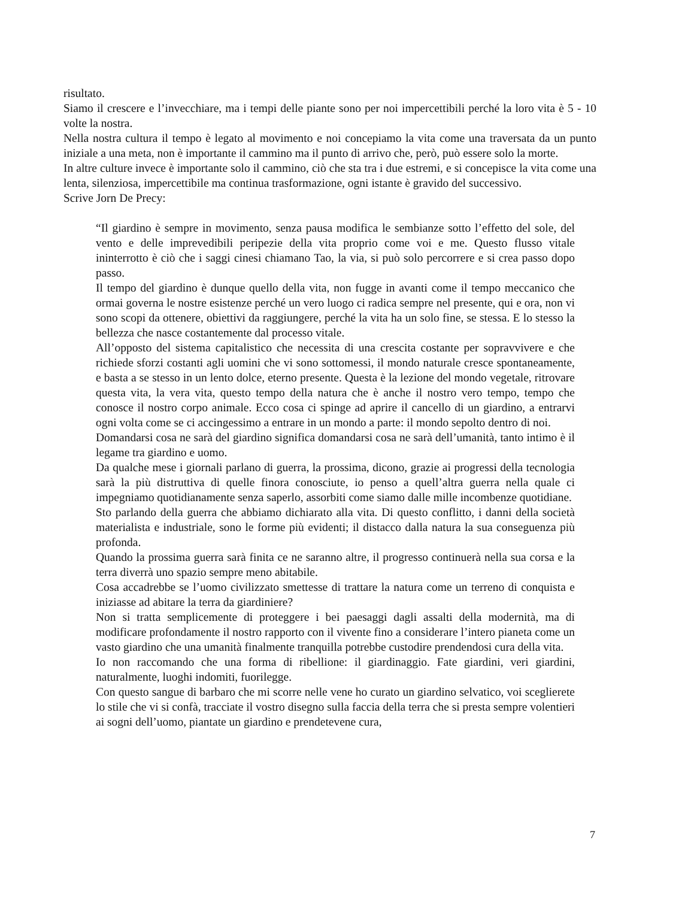risultato.
Siamo il crescere e l’invecchiare, ma i tempi delle piante sono per noi impercettibili perché la loro vita è 5 - 10 volte la nostra.
Nella nostra cultura il tempo è legato al movimento e noi concepiamo la vita come una traversata da un punto iniziale a una meta, non è importante il cammino ma il punto di arrivo che, però, può essere solo la morte.
In altre culture invece è importante solo il cammino, ciò che sta tra i due estremi, e si concepisce la vita come una lenta, silenziosa, impercettibile ma continua trasformazione, ogni istante è gravido del successivo.
Scrive Jorn De Precy:
“Il giardino è sempre in movimento, senza pausa modifica le sembianze sotto l’effetto del sole, del vento e delle imprevedibili peripezie della vita proprio come voi e me. Questo flusso vitale ininterrotto è ciò che i saggi cinesi chiamano Tao, la via, si può solo percorrere e si crea passo dopo passo.
Il tempo del giardino è dunque quello della vita, non fugge in avanti come il tempo meccanico che ormai governa le nostre esistenze perché un vero luogo ci radica sempre nel presente, qui e ora, non vi sono scopi da ottenere, obiettivi da raggiungere, perché la vita ha un solo fine, se stessa. E lo stesso la bellezza che nasce costantemente dal processo vitale.
All’opposto del sistema capitalistico che necessita di una crescita costante per sopravvivere e che richiede sforzi costanti agli uomini che vi sono sottomessi, il mondo naturale cresce spontaneamente, e basta a se stesso in un lento dolce, eterno presente. Questa è la lezione del mondo vegetale, ritrovare questa vita, la vera vita, questo tempo della natura che è anche il nostro vero tempo, tempo che conosce il nostro corpo animale. Ecco cosa ci spinge ad aprire il cancello di un giardino, a entrarvi ogni volta come se ci accingessimo a entrare in un mondo a parte: il mondo sepolto dentro di noi.
Domandarsi cosa ne sarà del giardino significa domandarsi cosa ne sarà dell’umanità, tanto intimo è il legame tra giardino e uomo.
Da qualche mese i giornali parlano di guerra, la prossima, dicono, grazie ai progressi della tecnologia sarà la più distruttiva di quelle finora conosciute, io penso a quell’altra guerra nella quale ci impegniamo quotidianamente senza saperlo, assorbiti come siamo dalle mille incombenze quotidiane.
Sto parlando della guerra che abbiamo dichiarato alla vita. Di questo conflitto, i danni della società materialista e industriale, sono le forme più evidenti; il distacco dalla natura la sua conseguenza più profonda.
Quando la prossima guerra sarà finita ce ne saranno altre, il progresso continuerà nella sua corsa e la terra diverrà uno spazio sempre meno abitabile.
Cosa accadrebbe se l’uomo civilizzato smettesse di trattare la natura come un terreno di conquista e iniziasse ad abitare la terra da giardiniere?
Non si tratta semplicemente di proteggere i bei paesaggi dagli assalti della modernità, ma di modificare profondamente il nostro rapporto con il vivente fino a considerare l’intero pianeta come un vasto giardino che una umanità finalmente tranquilla potrebbe custodire prendendosi cura della vita.
Io non raccomando che una forma di ribellione: il giardinaggio. Fate giardini, veri giardini, naturalmente, luoghi indomiti, fuorilegge.
Con questo sangue di barbaro che mi scorre nelle vene ho curato un giardino selvatico, voi sceglierete lo stile che vi si confà, tracciate il vostro disegno sulla faccia della terra che si presta sempre volentieri ai sogni dell’uomo, piantate un giardino e prendetevene cura,
7